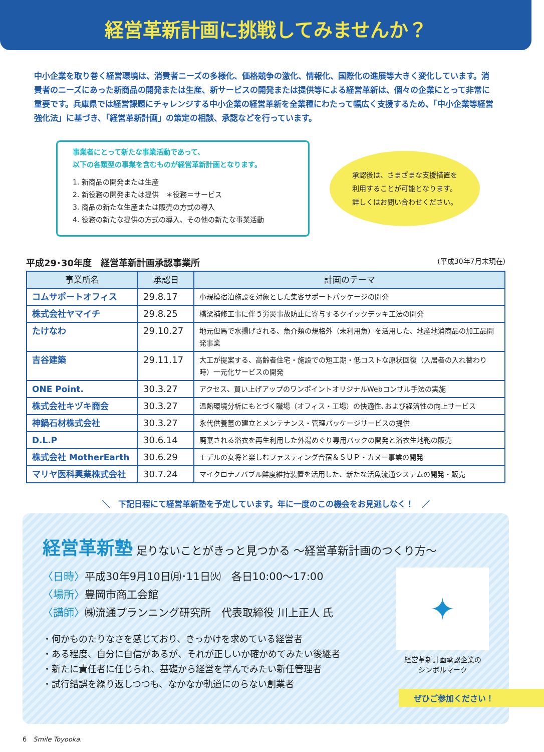経営革新計画に挑戦してみませんか？
中小企業を取り巻く経営環境は、消費者ニーズの多様化、価格競争の激化、情報化、国際化の進展等大きく変化しています。消費者のニーズにあった新商品の開発または生産、新サービスの開発または提供等による経営革新は、個々の企業にとって非常に重要です。兵庫県では経営課題にチャレンジする中小企業の経営革新を全業種にわたって幅広く支援するため、「中小企業等経営強化法」に基づき、「経営革新計画」の策定の相談、承認などを行っています。
事業者にとって新たな事業活動であって、
以下の各類型の事業を含むものが経営革新計画となります。
1. 新商品の開発または生産
2. 新役務の開発または提供　＊役務＝サービス
3. 商品の新たな生産または販売の方式の導入
4. 役務の新たな提供の方式の導入、その他の新たな事業活動
承認後は、さまざまな支援措置を
利用することが可能となります。
詳しくはお問い合わせください。
平成29･30年度　経営革新計画承認事業所 (平成30年7月末現在)
| 事業所名 | 承認日 | 計画のテーマ |
| --- | --- | --- |
| コムサポートオフィス | 29.8.17 | 小規模宿泊施設を対象とした集客サポートパッケージの開発 |
| 株式会社ヤマイチ | 29.8.25 | 橋梁補修工事に伴う労災事故防止に寄与するクイックデッキ工法の開発 |
| たけなわ | 29.10.27 | 地元但馬で水揚げされる、魚介類の規格外（未利用魚）を活用した、地産地消商品の加工品開発事業 |
| 吉谷建築 | 29.11.17 | 大工が提案する、高齢者住宅・施設での短工期・低コストな原状回復（入居者の入れ替わり時）一元化サービスの開発 |
| ONE Point. | 30.3.27 | アクセス、買い上げアップのワンポイントオリジナルWebコンサル手法の実施 |
| 株式会社キヅキ商会 | 30.3.27 | 温熱環境分析にもとづく職場（オフィス・工場）の快適性､および経済性の向上サービス |
| 神鍋石材株式会社 | 30.3.27 | 永代供養墓の建立とメンテナンス・管理パッケージサービスの提供 |
| D.L.P | 30.6.14 | 廃棄される浴衣を再生利用した外湯めぐり専用バックの開発と浴衣生地鞄の販売 |
| 株式会社 MotherEarth | 30.6.29 | モデルの女将と楽しむファスティング合宿＆ＳＵＰ・カヌー事業の開発 |
| マリヤ医科興業株式会社 | 30.7.24 | マイクロナノバブル鮮度維持装置を活用した、新たな活魚流通システムの開発・販売 |
＼　下記日程にて経営革新塾を予定しています。年に一度のこの機会をお見逃しなく！　／
経営革新塾 足りないことがきっと見つかる 〜経営革新計画のつくり方〜
〈日時〉平成30年9月10日㈪･11日㈫　各日10:00〜17:00
〈場所〉豊岡市商工会館
〈講師〉㈱流通プランニング研究所　代表取締役 川上正人 氏
・何かものたりなさを感じており、きっかけを求めている経営者
・ある程度、自分に自信があるが、それが正しいか確かめてみたい後継者
・新たに責任者に任じられ、基礎から経営を学んでみたい新任管理者
・試行錯誤を繰り返しつつも、なかなか軌道にのらない創業者
✦
経営革新計画承認企業の
シンボルマーク
ぜひご参加ください！
6　Smile Toyooka.